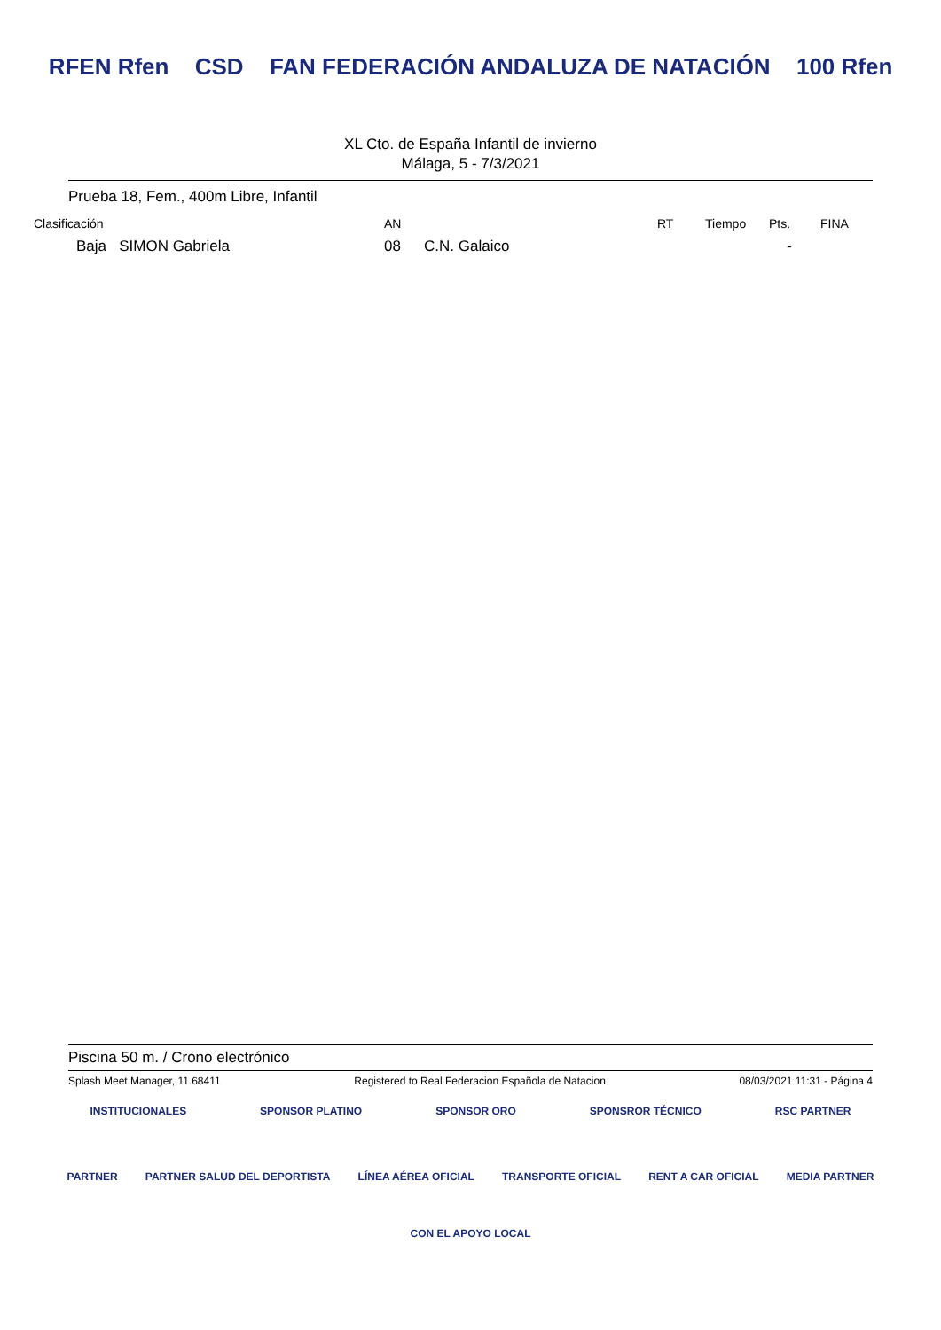RFEN Rfen CSD FAN FEDERACIÓN ANDALUZA DE NATACIÓN 100 Rfen
XL Cto. de España Infantil de invierno
Málaga, 5 - 7/3/2021
Prueba 18, Fem., 400m Libre, Infantil
| Clasificación | AN | | RT | Tiempo | Pts. | FINA |
| --- | --- | --- | --- | --- | --- | --- |
| Baja SIMON Gabriela | 08 | C.N. Galaico | | | - | |
Piscina 50 m. / Crono electrónico
Splash Meet Manager, 11.68411 Registered to Real Federacion Española de Natacion 08/03/2021 11:31 - Página 4
INSTITUCIONALES SPONSOR PLATINO SPONSOR ORO SPONSROR TÉCNICO RSC PARTNER
PARTNER PARTNER SALUD DEL DEPORTISTA LÍNEA AÉREA OFICIAL TRANSPORTE OFICIAL RENT A CAR OFICIAL MEDIA PARTNER
CON EL APOYO LOCAL